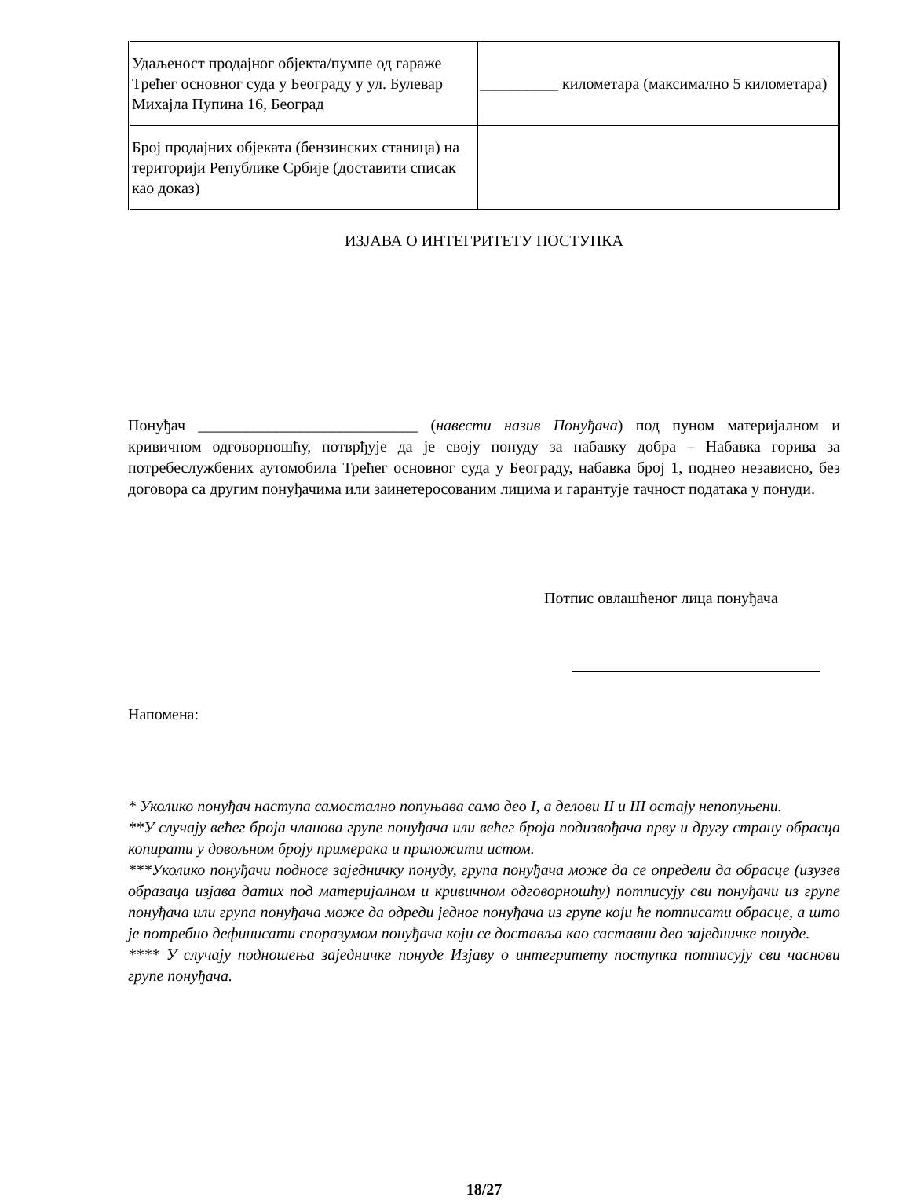| Удаљеност продајног објекта/пумпе од гараже Трећег основног суда у Београду у ул. Булевар Михајла Пупина 16, Београд | __________ километара (максимално 5 километара) |
| Број продајних објеката (бензинских станица) на територији Републике Србије (доставити списак као доказ) | |
ИЗЈАВА О ИНТЕГРИТЕТУ ПОСТУПКА
Понуђач ____________________________ (навести назив Понуђача) под пуном материјалном и кривичном одговорношћу, потврђује да је своју понуду за набавку добра – Набавка горива за потребеслужбених аутомобила Трећег основног суда у Београду, набавка број 1, поднео независно, без договора са другим понуђачима или заинетеросованим лицима и гарантује тачност података у понуди.
Потпис овлашћеног лица понуђача
Напомена:
* Уколико понуђач наступа самостално попуњава само део I, а делови II и III остају непопуњени.
**У случају већег броја чланова групе понуђача или већег броја подизвођача прву и другу страну обрасца копирати у довољном броју примерака и приложити истом.
***Уколико понуђачи подносе заједничку понуду, група понуђача може да се определи да обрасце (изузев образаца изјава датих под материјалном и кривичном одговорношћу) потписују сви понуђачи из групе понуђача или група понуђача може да одреди једног понуђача из групе који ће потписати обрасце, а што је потребно дефинисати споразумом понуђача који се доставља као саставни део заједничке понуде.
**** У случају подношења заједничке понуде Изјаву о интегритету поступка потписују сви часнови групе понуђача.
18/27